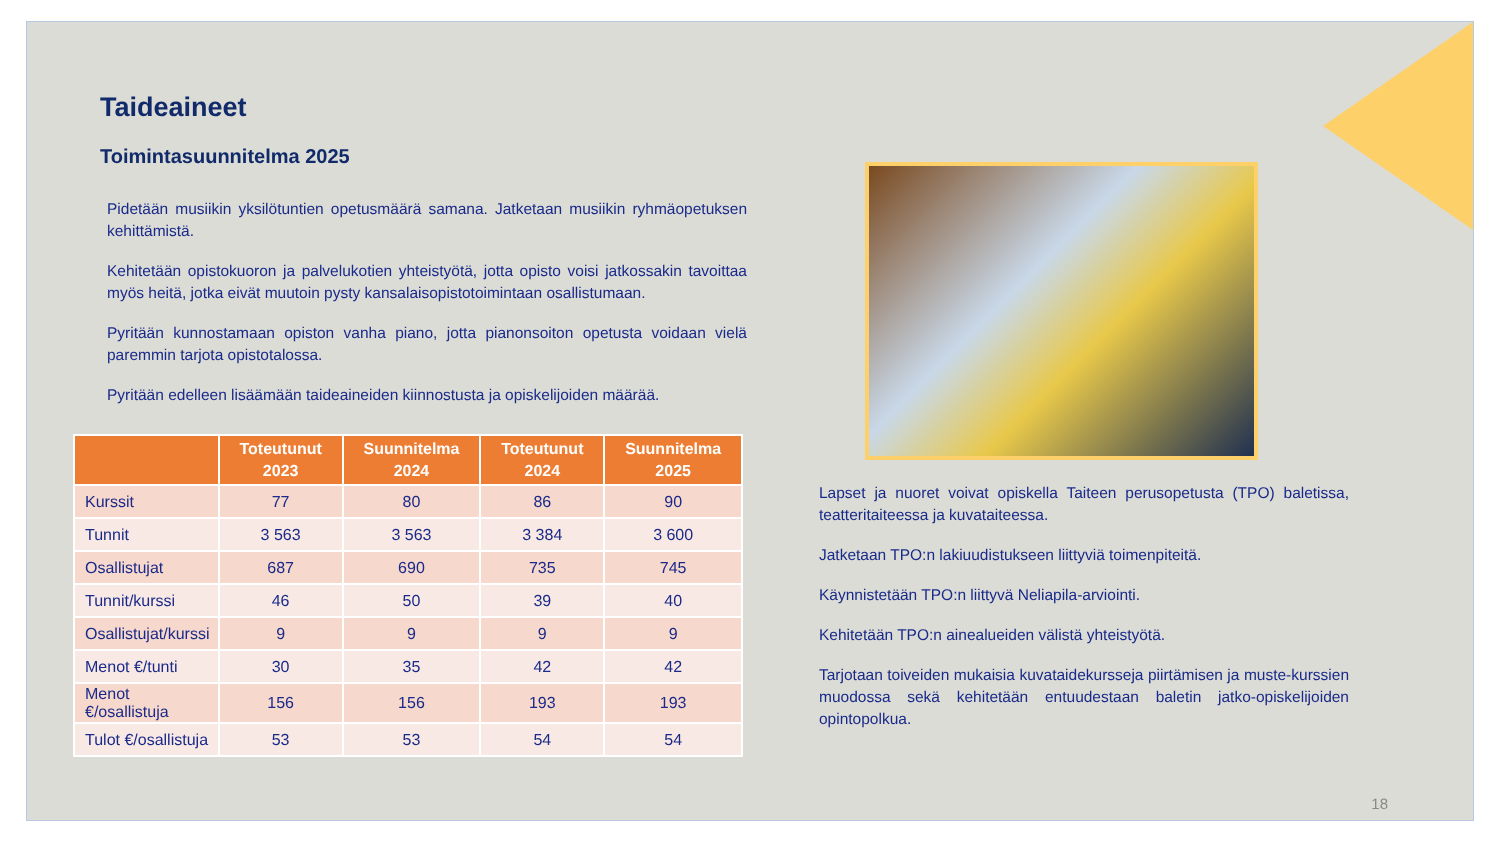Taideaineet
Toimintasuunnitelma 2025
Pidetään musiikin yksilötuntien opetusmäärä samana. Jatketaan musiikin ryhmäopetuksen kehittämistä.
Kehitetään opistokuoron ja palvelukotien yhteistyötä, jotta opisto voisi jatkossakin tavoittaa myös heitä, jotka eivät muutoin pysty kansalaisopistotoimintaan osallistumaan.
Pyritään kunnostamaan opiston vanha piano, jotta pianonsoiton opetusta voidaan vielä paremmin tarjota opistotalossa.
Pyritään edelleen lisäämään taideaineiden kiinnostusta ja opiskelijoiden määrää.
| | Toteutunut 2023 | Suunnitelma 2024 | Toteutunut 2024 | Suunnitelma 2025 |
| --- | --- | --- | --- | --- |
| Kurssit | 77 | 80 | 86 | 90 |
| Tunnit | 3 563 | 3 563 | 3 384 | 3 600 |
| Osallistujat | 687 | 690 | 735 | 745 |
| Tunnit/kurssi | 46 | 50 | 39 | 40 |
| Osallistujat/kurssi | 9 | 9 | 9 | 9 |
| Menot €/tunti | 30 | 35 | 42 | 42 |
| Menot €/osallistuja | 156 | 156 | 193 | 193 |
| Tulot €/osallistuja | 53 | 53 | 54 | 54 |
Lapset ja nuoret voivat opiskella Taiteen perusopetusta (TPO) baletissa, teatteritaiteessa ja kuvataiteessa.
Jatketaan TPO:n lakiuudistukseen liittyviä toimenpiteitä.
Käynnistetään TPO:n liittyvä Neliapila-arviointi.
Kehitetään TPO:n ainealueiden välistä yhteistyötä.
Tarjotaan toiveiden mukaisia kuvataidekursseja piirtämisen ja muste-kurssien muodossa sekä kehitetään entuudestaan baletin jatko-opiskelijoiden opintopolkua.
18